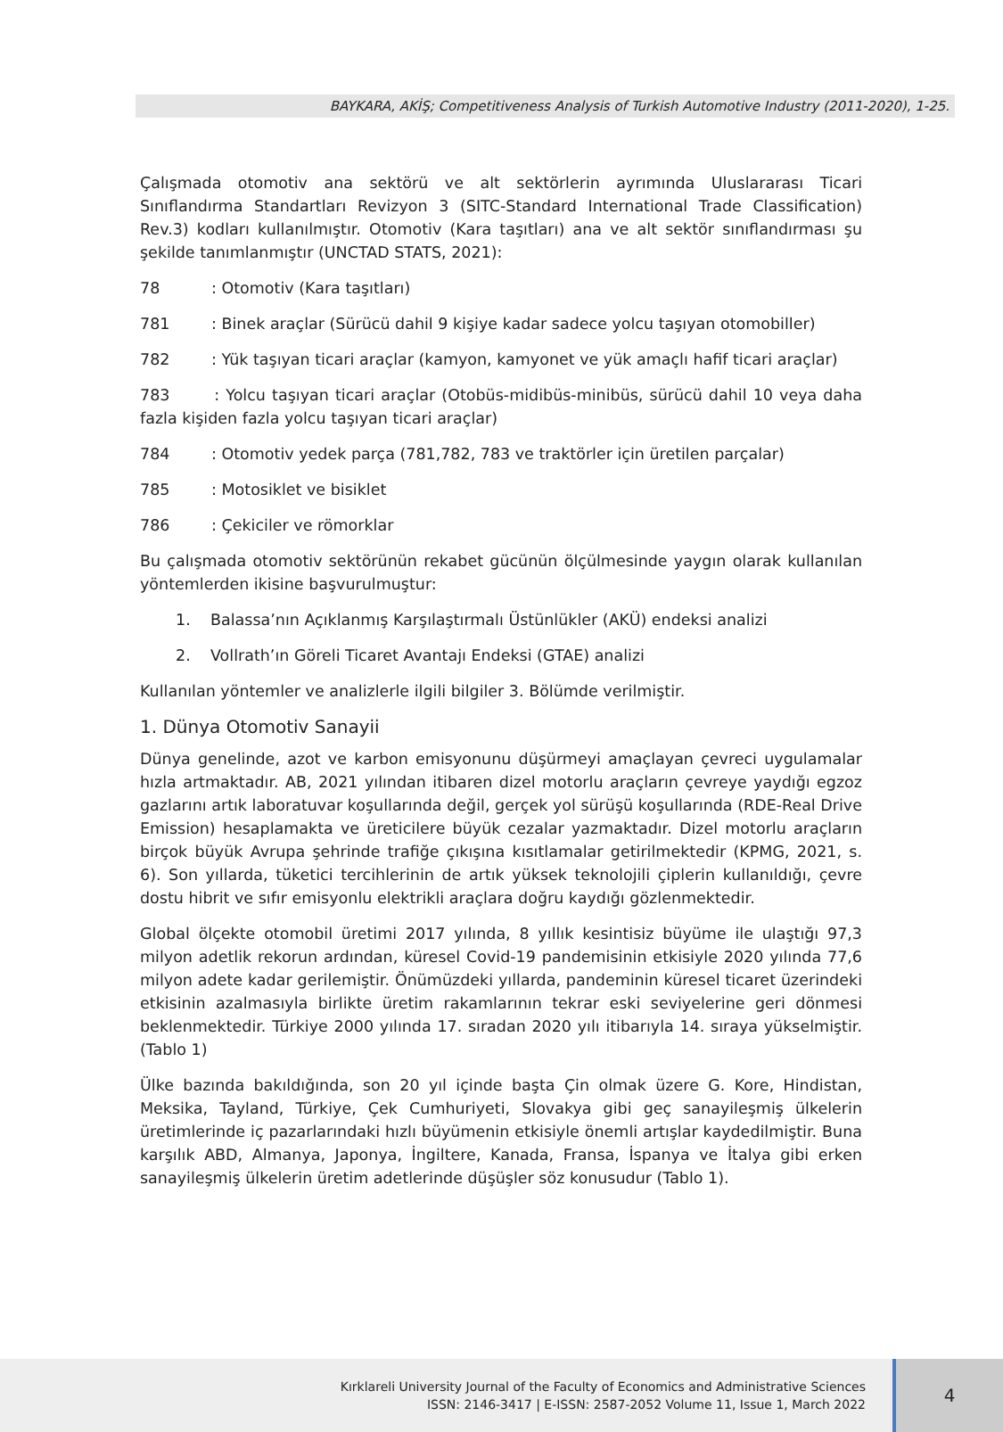BAYKARA, AKİŞ; Competitiveness Analysis of Turkish Automotive Industry (2011-2020), 1-25.
Çalışmada otomotiv ana sektörü ve alt sektörlerin ayrımında Uluslararası Ticari Sınıflandırma Standartları Revizyon 3 (SITC-Standard International Trade Classification) Rev.3) kodları kullanılmıştır. Otomotiv (Kara taşıtları) ana ve alt sektör sınıflandırması şu şekilde tanımlanmıştır (UNCTAD STATS, 2021):
78: Otomotiv (Kara taşıtları)
781: Binek araçlar (Sürücü dahil 9 kişiye kadar sadece yolcu taşıyan otomobiller)
782: Yük taşıyan ticari araçlar (kamyon, kamyonet ve yük amaçlı hafif ticari araçlar)
783 : Yolcu taşıyan ticari araçlar (Otobüs-midibüs-minibüs, sürücü dahil 10 veya daha fazla kişiden fazla yolcu taşıyan ticari araçlar)
784: Otomotiv yedek parça (781,782, 783 ve traktörler için üretilen parçalar)
785: Motosiklet ve bisiklet
786: Çekiciler ve römorklar
Bu çalışmada otomotiv sektörünün rekabet gücünün ölçülmesinde yaygın olarak kullanılan yöntemlerden ikisine başvurulmuştur:
1. Balassa’nın Açıklanmış Karşılaştırmalı Üstünlükler (AKÜ) endeksi analizi
2. Vollrath’ın Göreli Ticaret Avantajı Endeksi (GTAE) analizi
Kullanılan yöntemler ve analizlerle ilgili bilgiler 3. Bölümde verilmiştir.
1. Dünya Otomotiv Sanayii
Dünya genelinde, azot ve karbon emisyonunu düşürmeyi amaçlayan çevreci uygulamalar hızla artmaktadır. AB, 2021 yılından itibaren dizel motorlu araçların çevreye yaydığı egzoz gazlarını artık laboratuvar koşullarında değil, gerçek yol sürüşü koşullarında (RDE-Real Drive Emission) hesaplamakta ve üreticilere büyük cezalar yazmaktadır. Dizel motorlu araçların birçok büyük Avrupa şehrinde trafiğe çıkışına kısıtlamalar getirilmektedir (KPMG, 2021, s. 6). Son yıllarda, tüketici tercihlerinin de artık yüksek teknolojili çiplerin kullanıldığı, çevre dostu hibrit ve sıfır emisyonlu elektrikli araçlara doğru kaydığı gözlenmektedir.
Global ölçekte otomobil üretimi 2017 yılında, 8 yıllık kesintisiz büyüme ile ulaştığı 97,3 milyon adetlik rekorun ardından, küresel Covid-19 pandemisinin etkisiyle 2020 yılında 77,6 milyon adete kadar gerilemiştir. Önümüzdeki yıllarda, pandeminin küresel ticaret üzerindeki etkisinin azalmasıyla birlikte üretim rakamlarının tekrar eski seviyelerine geri dönmesi beklenmektedir. Türkiye 2000 yılında 17. sıradan 2020 yılı itibarıyla 14. sıraya yükselmiştir. (Tablo 1)
Ülke bazında bakıldığında, son 20 yıl içinde başta Çin olmak üzere G. Kore, Hindistan, Meksika, Tayland, Türkiye, Çek Cumhuriyeti, Slovakya gibi geç sanayileşmiş ülkelerin üretimlerinde iç pazarlarındaki hızlı büyümenin etkisiyle önemli artışlar kaydedilmiştir. Buna karşılık ABD, Almanya, Japonya, İngiltere, Kanada, Fransa, İspanya ve İtalya gibi erken sanayileşmiş ülkelerin üretim adetlerinde düşüşler söz konusudur (Tablo 1).
Kırklareli University Journal of the Faculty of Economics and Administrative Sciences
ISSN: 2146-3417 | E-ISSN: 2587-2052 Volume 11, Issue 1, March 2022
4